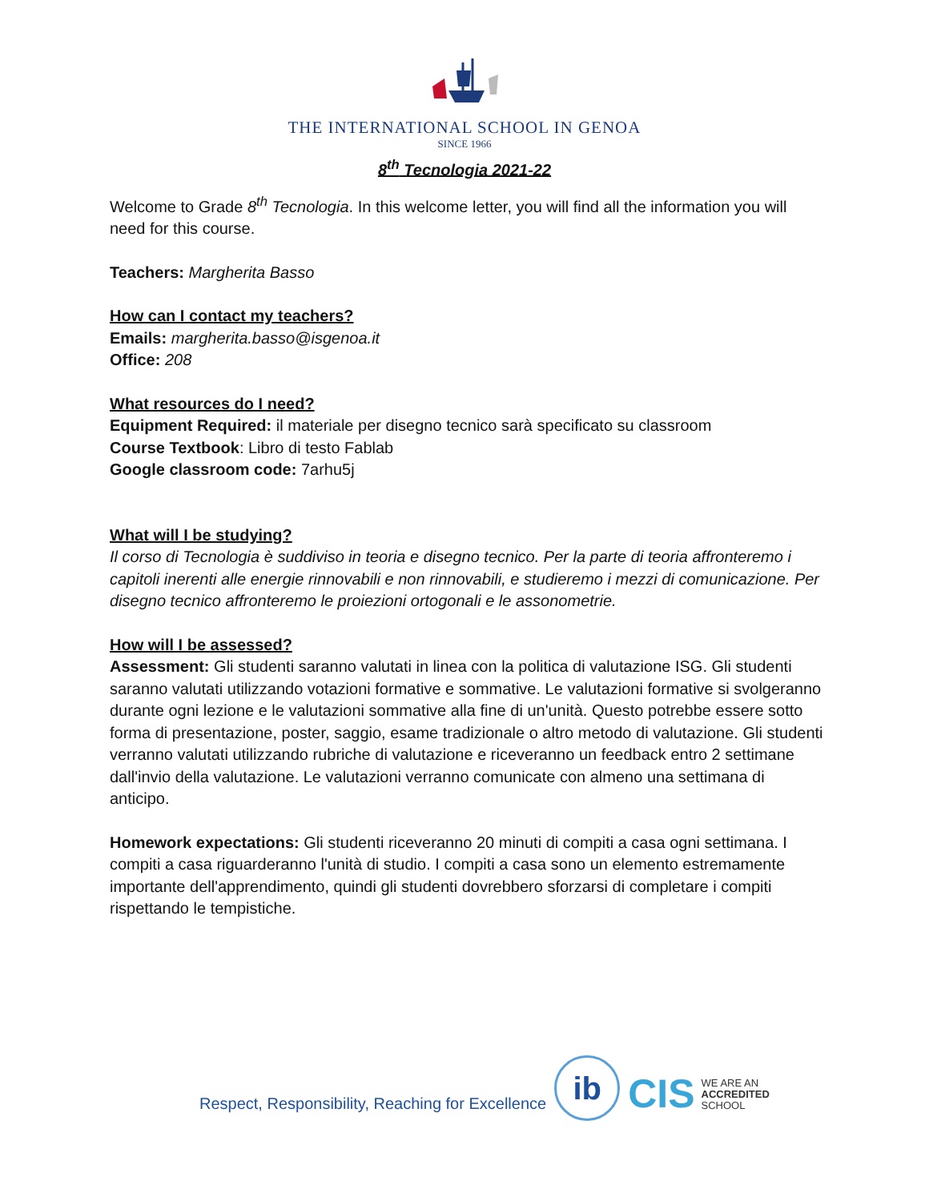THE INTERNATIONAL SCHOOL IN GENOA
SINCE 1966
8<sup>th</sup> Tecnologia 2021-22
Welcome to Grade 8<sup>th</sup> Tecnologia. In this welcome letter, you will find all the information you will need for this course.
Teachers: Margherita Basso
How can I contact my teachers?
Emails: margherita.basso@isgenoa.it
Office: 208
What resources do I need?
Equipment Required: il materiale per disegno tecnico sarà specificato su classroom
Course Textbook: Libro di testo Fablab
Google classroom code: 7arhu5j
What will I be studying?
Il corso di Tecnologia è suddiviso in teoria e disegno tecnico. Per la parte di teoria affronteremo i capitoli inerenti alle energie rinnovabili e non rinnovabili, e studieremo i mezzi di comunicazione. Per disegno tecnico affronteremo le proiezioni ortogonali e le assonometrie.
How will I be assessed?
Assessment: Gli studenti saranno valutati in linea con la politica di valutazione ISG. Gli studenti saranno valutati utilizzando votazioni formative e sommative. Le valutazioni formative si svolgeranno durante ogni lezione e le valutazioni sommative alla fine di un'unità. Questo potrebbe essere sotto forma di presentazione, poster, saggio, esame tradizionale o altro metodo di valutazione. Gli studenti verranno valutati utilizzando rubriche di valutazione e riceveranno un feedback entro 2 settimane dall'invio della valutazione. Le valutazioni verranno comunicate con almeno una settimana di anticipo.
Homework expectations: Gli studenti riceveranno 20 minuti di compiti a casa ogni settimana. I compiti a casa riguarderanno l'unità di studio. I compiti a casa sono un elemento estremamente importante dell'apprendimento, quindi gli studenti dovrebbero sforzarsi di completare i compiti rispettando le tempistiche.
Respect, Responsibility, Reaching for Excellence
ib
CIS WE ARE AN
ACCREDITED
SCHOOL